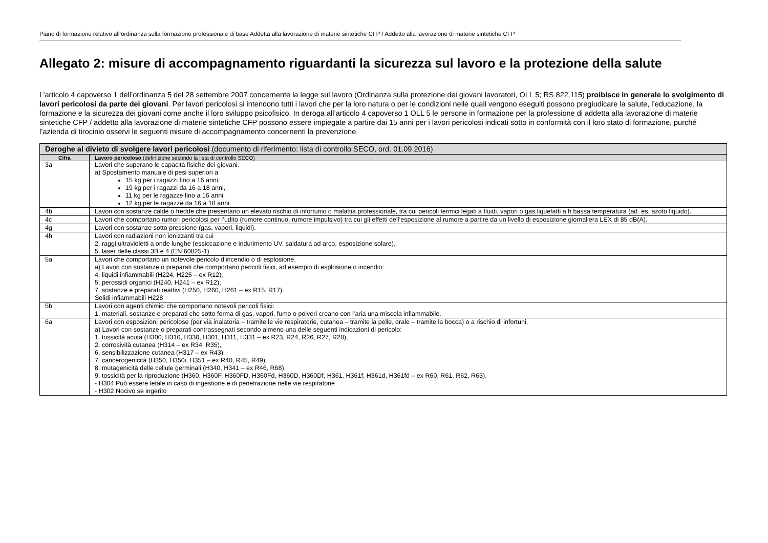Piano di formazione relativo all’ordinanza sulla formazione professionale di base Addetta alla lavorazione di materie sintetiche CFP / Addetto alla lavorazione di materie sintetiche CFP
Allegato 2: misure di accompagnamento riguardanti la sicurezza sul lavoro e la protezione della salute
L’articolo 4 capoverso 1 dell’ordinanza 5 del 28 settembre 2007 concernente la legge sul lavoro (Ordinanza sulla protezione dei giovani lavoratori, OLL 5; RS 822.115) proibisce in generale lo svolgimento di lavori pericolosi da parte dei giovani. Per lavori pericolosi si intendono tutti i lavori che per la loro natura o per le condi­zioni nelle quali vengono eseguiti possono pregiudicare la salute, l’educazione, la formazione e la sicurezza dei giovani come anche il loro sviluppo psicofisico. In deroga all’articolo 4 capoverso 1 OLL 5 le persone in formazione per la professione di addetta alla lavorazione di materie sintetiche CFP / addetto alla lavorazione di materie sintetiche CFP possono essere impiegate a partire dai 15 anni per i lavori pericolosi indicati sotto in conformità con il loro stato di formazione, purché l’azienda di tirocinio osservi le seguenti misure di accompagnamento concernenti la prevenzione.
| Deroghe al divieto di svolgere lavori pericolosi (documento di riferimento: lista di controllo SECO, ord. 01.09.2016) | |
| Cifra | Lavoro pericoloso (definizione secondo la lista di controllo SECO) |
| 3a | Lavori che superano le capacità fisiche dei giovani. a) Spostamento manuale di pesi superiori a 15 kg per i ragazzi fino a 16 anni, 19 kg per i ragazzi da 16 a 18 anni, 11 kg per le ragazze fino a 16 anni, 12 kg per le ragazze da 16 a 18 anni. |
| 4b | Lavori con sostanze calde o fredde che presentano un elevato rischio di infortunio o malattia professionale, tra cui pericoli termici legati a fluidi, vapori o gas liquefatti a h bassa temperatura (ad. es. azoto liquido). |
| 4c | Lavori che comportano rumori pericolosi per l’udito (rumore continuo, rumore impulsivo) tra cui gli effetti dell’esposizione al rumore a partire da un livello di esposizione giorna­liera LEX di 85 dB(A). |
| 4g | Lavori con sostanze sotto pressione (gas, vapori, liquidi). |
| 4h | Lavori con radiazioni non ionizzanti tra cui 2. raggi ultravioletti a onde lunghe (essiccazione e indurimento UV, saldatura ad arco, esposizione solare). 5. laser delle classi 3B e 4 (EN 60825-1) |
| 5a | Lavori che comportano un notevole pericolo d’incendio o di esplosione. a) Lavori con sostanze o preparati che comportano pericoli fisici, ad esempio di esplosione o incendio: 4. liquidi infiammabili (H224, H225 – ex R12), 5. perossidi organici (H240, H241 – ex R12), 7. sostanze e preparati reattivi (H250, H260, H261 – ex R15, R17). Solidi infiammabili H228 |
| 5b | Lavori con agenti chimici che comportano notevoli pericoli fisici: 1. materiali, sostanze e preparati che sotto forma di gas, vapori, fumo o polveri creano con l’aria una miscela infiammabile. |
| 6a | Lavori con esposizioni pericolose (per via inalatoria – tramite le vie respiratorie, cutanea – tramite la pelle, orale – tramite la bocca) o a rischio di infortuni. a) Lavori con sostanze o preparati contrassegnati secondo almeno una delle seguenti indicazioni di pericolo: 1. tossicità acuta (H300, H310, H330, H301, H311, H331 – ex R23, R24, R26, R27, R28), 2. corrosività cutanea (H314 – ex R34, R35), 6. sensibilizzazione cutanea (H317 – ex R43), 7. cancerogenicità (H350, H350i, H351 – ex R40, R45, R49), 8. mutagenicità delle cellule germinali (H340, H341 – ex R46, R68), 9. tossicità per la riproduzione (H360, H360F, H360FD, H360Fd, H360D, H360Df, H361, H361f, H361d, H361fd – ex R60, R61, R62, R63). - H304 Può essere letale in caso di ingestione e di penetrazione nelle vie respiratorie - H302 Nocivo se ingerito |